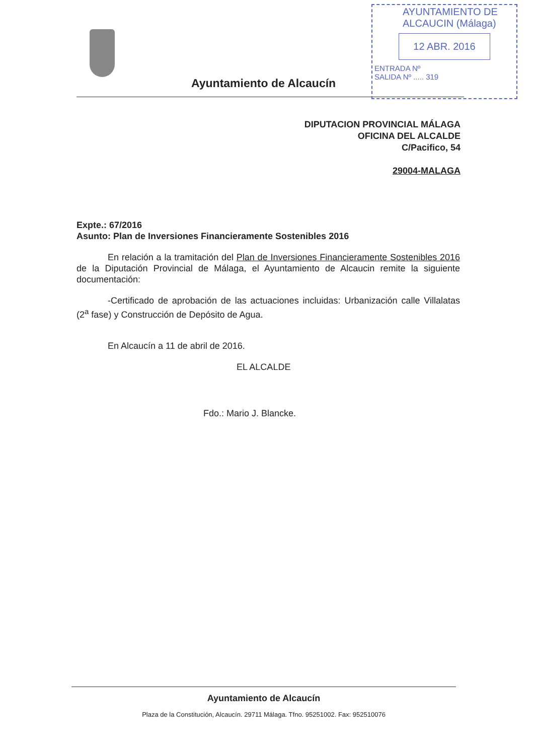Ayuntamiento de Alcaucín
AYUNTAMIENTO DE
ALCAUCIN (Málaga)
12 ABR. 2016
ENTRADA Nº
SALIDA Nº ..... 319
DIPUTACION PROVINCIAL MÁLAGA
OFICINA DEL ALCALDE
C/Pacifico, 54
29004-MALAGA
Expte.: 67/2016
Asunto: Plan de Inversiones Financieramente Sostenibles 2016
En relación a la tramitación del Plan de Inversiones Financieramente Sostenibles 2016 de la Diputación Provincial de Málaga, el Ayuntamiento de Alcaucin remite la siguiente documentación:
-Certificado de aprobación de las actuaciones incluidas: Urbanización calle Villalatas (2<sup>a</sup> fase) y Construcción de Depósito de Agua.
En Alcaucín a 11 de abril de 2016.
EL ALCALDE
Fdo.: Mario J. Blancke.
Ayuntamiento de Alcaucín
Plaza de la Constitución, Alcaucín. 29711 Málaga. Tfno. 95251002. Fax: 952510076